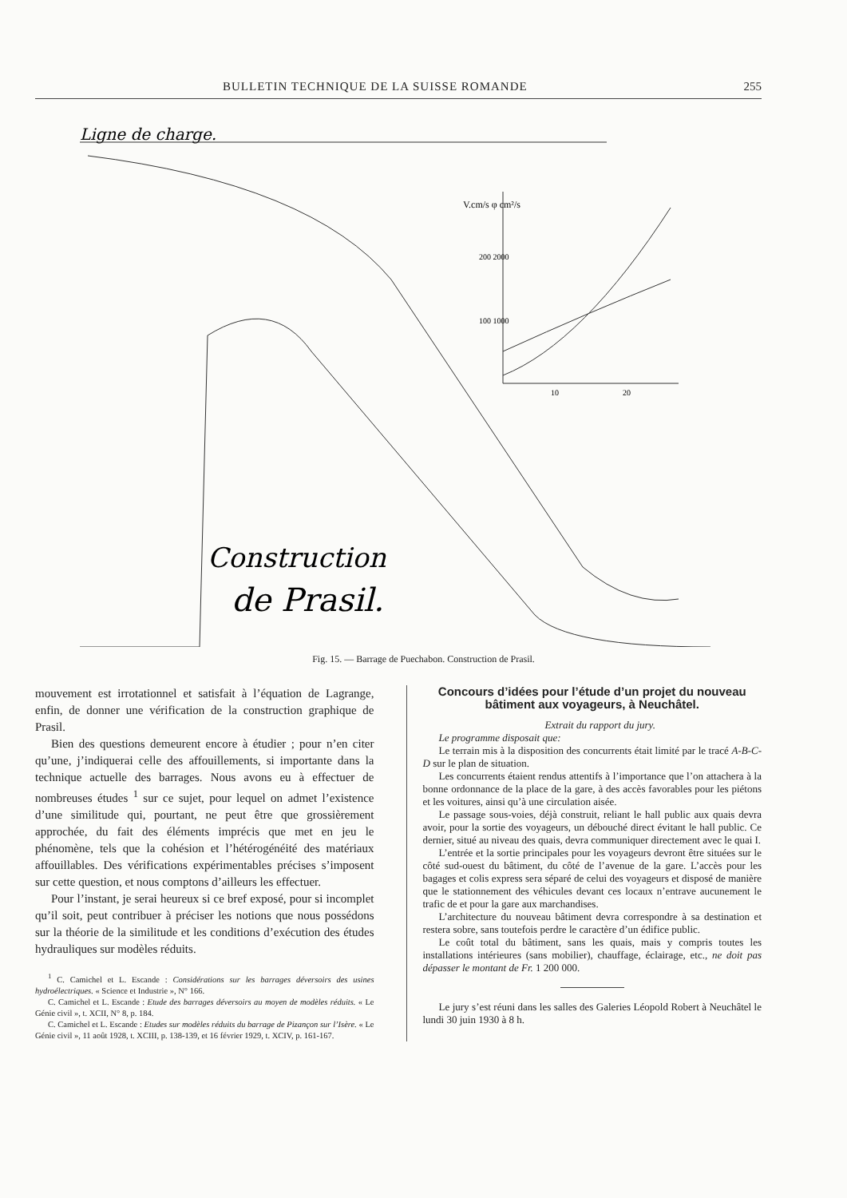BULLETIN TECHNIQUE DE LA SUISSE ROMANDE 255
Ligne de charge.
V.cm/s φ cm²/s
200 2000
100 1000
10
20
Construction
de Prasil.
Fig. 15. — Barrage de Puechabon. Construction de Prasil.
mouvement est irrotationnel et satisfait à l’équation de Lagrange, enfin, de donner une vérification de la construction graphique de Prasil.
Bien des questions demeurent encore à étudier ; pour n’en citer qu’une, j’indiquerai celle des affouillements, si importante dans la technique actuelle des barrages. Nous avons eu à effectuer de nombreuses études <sup>1</sup> sur ce sujet, pour lequel on admet l’existence d’une similitude qui, pourtant, ne peut être que grossièrement approchée, du fait des éléments imprécis que met en jeu le phénomène, tels que la cohésion et l’hétérogénéité des matériaux affouillables. Des vérifications expérimentables précises s’imposent sur cette question, et nous comptons d’ailleurs les effectuer.
Pour l’instant, je serai heureux si ce bref exposé, pour si incomplet qu’il soit, peut contribuer à préciser les notions que nous possédons sur la théorie de la similitude et les conditions d’exécution des études hydrauliques sur modèles réduits.
<sup>1</sup> C. Camichel et L. Escande : Considérations sur les barrages déversoirs des usines hydroélectriques. « Science et Industrie », N° 166.
C. Camichel et L. Escande : Etude des barrages déversoirs au moyen de modèles réduits. « Le Génie civil », t. XCII, N° 8, p. 184.
C. Camichel et L. Escande : Etudes sur modèles réduits du barrage de Pizançon sur l’Isère. « Le Génie civil », 11 août 1928, t. XCIII, p. 138-139, et 16 février 1929, t. XCIV, p. 161-167.
Concours d’idées pour l’étude d’un projet du nouveau bâtiment aux voyageurs, à Neuchâtel.
Extrait du rapport du jury.
Le programme disposait que:
Le terrain mis à la disposition des concurrents était limité par le tracé A-B-C-D sur le plan de situation.
Les concurrents étaient rendus attentifs à l’importance que l’on attachera à la bonne ordonnance de la place de la gare, à des accès favorables pour les piétons et les voitures, ainsi qu’à une circulation aisée.
Le passage sous-voies, déjà construit, reliant le hall public aux quais devra avoir, pour la sortie des voyageurs, un débouché direct évitant le hall public. Ce dernier, situé au niveau des quais, devra communiquer directement avec le quai I.
L’entrée et la sortie principales pour les voyageurs devront être situées sur le côté sud-ouest du bâtiment, du côté de l’avenue de la gare. L’accès pour les bagages et colis express sera séparé de celui des voyageurs et disposé de manière que le stationnement des véhicules devant ces locaux n’entrave aucunement le trafic de et pour la gare aux marchandises.
L’architecture du nouveau bâtiment devra correspondre à sa destination et restera sobre, sans toutefois perdre le caractère d’un édifice public.
Le coût total du bâtiment, sans les quais, mais y compris toutes les installations intérieures (sans mobilier), chauffage, éclairage, etc., ne doit pas dépasser le montant de Fr. 1 200 000.
Le jury s’est réuni dans les salles des Galeries Léopold Robert à Neuchâtel le lundi 30 juin 1930 à 8 h.